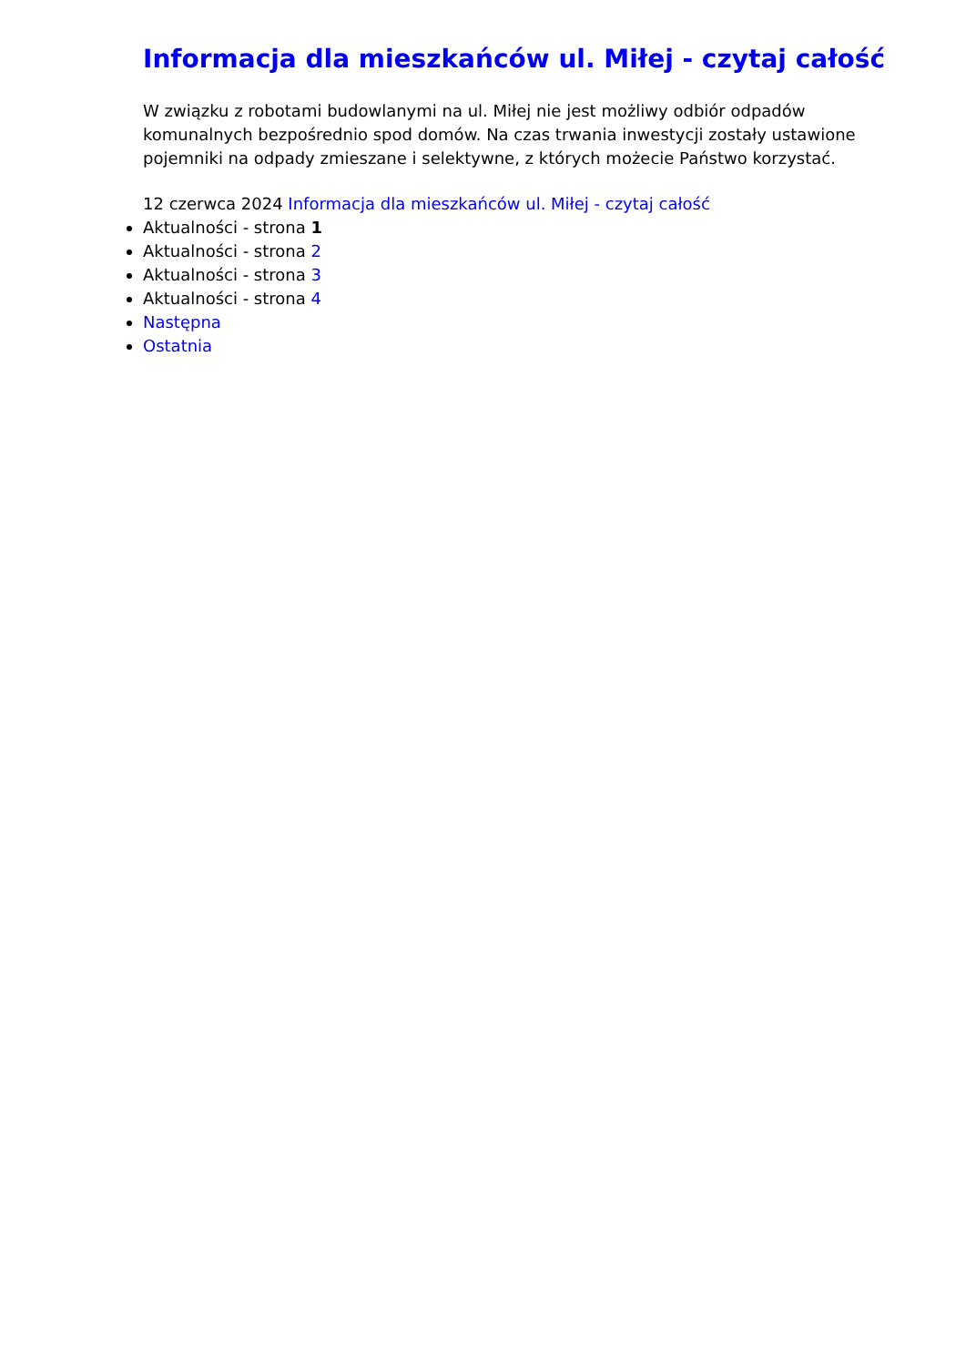Informacja dla mieszkańców ul. Miłej - czytaj całość
W związku z robotami budowlanymi na ul. Miłej nie jest możliwy odbiór odpadów komunalnych bezpośrednio spod domów. Na czas trwania inwestycji zostały ustawione pojemniki na odpady zmieszane i selektywne, z których możecie Państwo korzystać.
12 czerwca 2024 Informacja dla mieszkańców ul. Miłej - czytaj całość
Aktualności - strona 1
Aktualności - strona 2
Aktualności - strona 3
Aktualności - strona 4
Następna
Ostatnia